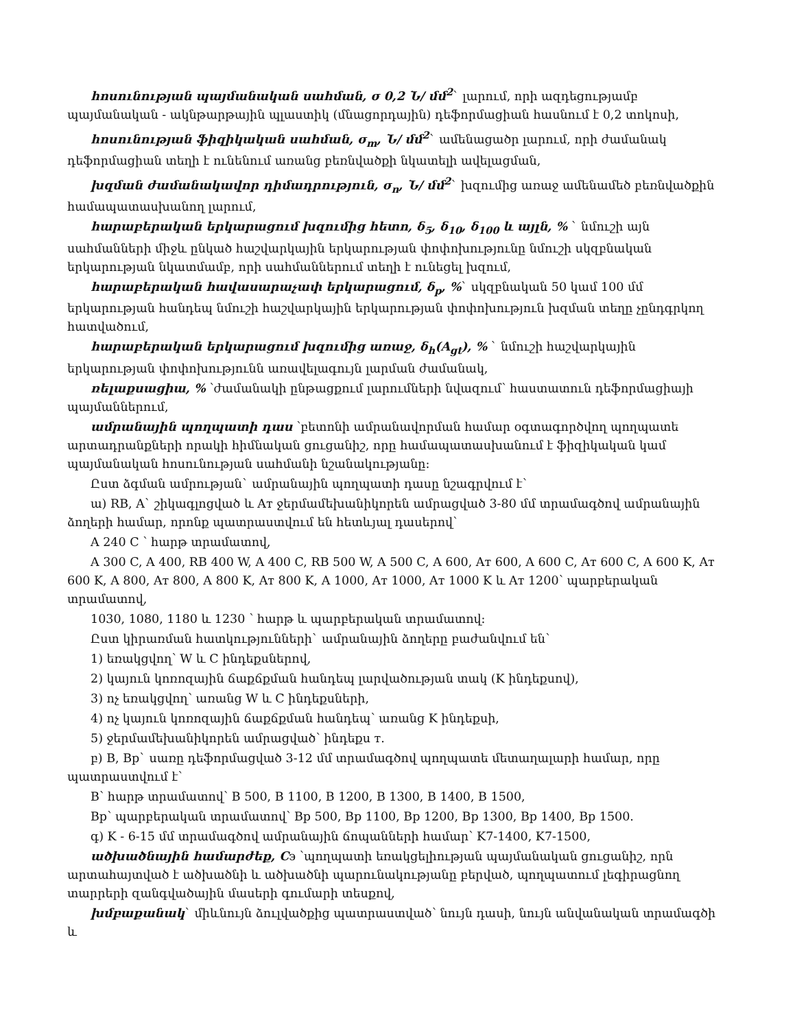հոսունության պայմանական սահման, σ 0,2 Ն/ մմ<sup>2</sup>` լարում, որի ազդեցությամբ պայմանական - ակնթարթային պլաստիկ (մնացորդային) դեֆորմացիան հասնում է 0,2 տոկոսի,
հոսունության ֆիզիկական սահման, σ<sub>m</sub>, Ն/ մմ<sup>2</sup>` ամենացածր լարում, որի ժամանակ դեֆորմացիան տեղի է ունենում առանց բեռնվածքի նկատելի ավելացման,
խզման ժամանակավոր դիմադրություն, σ<sub>n</sub>, Ն/ մմ<sup>2</sup>` խզումից առաջ ամենամեծ բեռնվածքին համապատասխանող լարում,
հարաբերական երկարացում խզումից հետո, δ<sub>5</sub>, δ<sub>10</sub>, δ<sub>100</sub> և այլն, % ` նմուշի այն սահմանների միջև ընկած հաշվարկային երկարության փոփոխությունը նմուշի սկզբնական երկարության նկատմամբ, որի սահմաններում տեղի է ունեցել խզում,
հարաբերական հավասարաչափ երկարացում, δ<sub>p</sub>, %` սկզբնական 50 կամ 100 մմ երկարության հանդեպ նմուշի հաշվարկային երկարության փոփոխություն խզման տեղը չընդգրկող հատվածում,
հարաբերական երկարացում խզումից առաջ, δ<sub>h</sub>(A<sub>gt</sub>), % ` նմուշի հաշվարկային երկարության փոփոխությունն առավելագույն լարման ժամանակ,
ռելաքսացիա, % ՝ժամանակի ընթացքում լարումների նվազում՝ հաստատուն դեֆորմացիայի պայմաններում,
ամրանային պողպատի դաս ՝բետոնի ամրանավորման համար օգտագործվող պողպատե արտադրանքների որակի հիմնական ցուցանիշ, որը համապատասխանում է ֆիզիկական կամ պայմանական հոսունության սահմանի նշանակությանը:
Ըստ ձգման ամրության` ամրանային պողպատի դասը նշագրվում է՝
ա) RB, A` շիկագլոցված և Aт ջերմամեխանիկորեն ամրացված 3-80 մմ տրամագծով ամրանային ձողերի համար, որոնք պատրաստվում են հետևյալ դասերով`
A 240 C ՝ հարթ տրամատով,
A 300 C, A 400, RB 400 W, A 400 C, RB 500 W, A 500 C, A 600, Aт 600, A 600 C, Aт 600 C, A 600 K, Aт 600 K, A 800, Aт 800, A 800 K, Aт 800 K, A 1000, Aт 1000, Aт 1000 K և Aт 1200՝ պարբերական տրամատով,
1030, 1080, 1180 և 1230 ՝ հարթ և պարբերական տրամատով:
Ըստ կիրառման հատկությունների` ամրանային ձողերը բաժանվում են՝
1) եռակցվող՝ W և C ինդեքսներով,
2) կայուն կոռոզային ճաքճքման հանդեպ լարվածության տակ (K ինդեքսով),
3) ոչ եռակցվող՝ առանց W և C ինդեքսների,
4) ոչ կայուն կոռոզային ճաքճքման հանդեպ՝ առանց K ինդեքսի,
5) ջերմամեխանիկորեն ամրացված՝ ինդեքս т.
բ) B, Bp` սառը դեֆորմացված 3-12 մմ տրամագծով պողպատե մետաղալարի համար, որը պատրաստվում է՝
B՝ հարթ տրամատով՝ B 500, B 1100, B 1200, B 1300, B 1400, B 1500,
Bp՝ պարբերական տրամատով՝ Bp 500, Bp 1100, Bp 1200, Bp 1300, Bp 1400, Bp 1500.
գ) K - 6-15 մմ տրամագծով ամրանային ճոպանների համար՝ K7-1400, K7-1500,
ածխածնային համարժեք, Cэ ՝պողպատի եռակցելիության պայմանական ցուցանիշ, որն արտահայտված է ածխածնի և ածխածնի պարունակությանը բերված, պողպատում լեգիրացնող տարրերի զանգվածային մասերի գումարի տեսքով,
խմբաքանակ` միևնույն ձուլվածքից պատրաստված՝ նույն դասի, նույն անվանական տրամագծի և